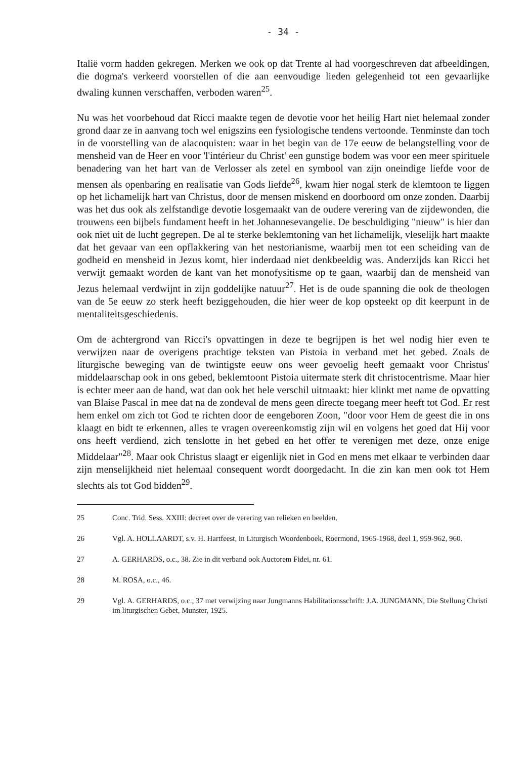- 34 -
Italië vorm hadden gekregen. Merken we ook op dat Trente al had voorgeschreven dat afbeeldingen, die dogma's verkeerd voorstellen of die aan eenvoudige lieden gelegenheid tot een gevaarlijke dwaling kunnen verschaffen, verboden waren<sup>25</sup>.
Nu was het voorbehoud dat Ricci maakte tegen de devotie voor het heilig Hart niet helemaal zonder grond daar ze in aanvang toch wel enigszins een fysiologische tendens vertoonde. Tenminste dan toch in de voorstelling van de alacoquisten: waar in het begin van de 17e eeuw de belangstelling voor de mensheid van de Heer en voor 'l'intérieur du Christ' een gunstige bodem was voor een meer spirituele benadering van het hart van de Verlosser als zetel en symbool van zijn oneindige liefde voor de mensen als openbaring en realisatie van Gods liefde<sup>26</sup>, kwam hier nogal sterk de klemtoon te liggen op het lichamelijk hart van Christus, door de mensen miskend en doorboord om onze zonden. Daarbij was het dus ook als zelfstandige devotie losgemaakt van de oudere verering van de zijdewonden, die trouwens een bijbels fundament heeft in het Johannesevangelie. De beschuldiging "nieuw" is hier dan ook niet uit de lucht gegrepen. De al te sterke beklemtoning van het lichamelijk, vleselijk hart maakte dat het gevaar van een opflakkering van het nestorianisme, waarbij men tot een scheiding van de godheid en mensheid in Jezus komt, hier inderdaad niet denkbeeldig was. Anderzijds kan Ricci het verwijt gemaakt worden de kant van het monofysitisme op te gaan, waarbij dan de mensheid van Jezus helemaal verdwijnt in zijn goddelijke natuur<sup>27</sup>. Het is de oude spanning die ook de theologen van de 5e eeuw zo sterk heeft beziggehouden, die hier weer de kop opsteekt op dit keerpunt in de mentaliteitsgeschiedenis.
Om de achtergrond van Ricci's opvattingen in deze te begrijpen is het wel nodig hier even te verwijzen naar de overigens prachtige teksten van Pistoia in verband met het gebed. Zoals de liturgische beweging van de twintigste eeuw ons weer gevoelig heeft gemaakt voor Christus' middelaarschap ook in ons gebed, beklemtoont Pistoia uitermate sterk dit christocentrisme. Maar hier is echter meer aan de hand, wat dan ook het hele verschil uitmaakt: hier klinkt met name de opvatting van Blaise Pascal in mee dat na de zondeval de mens geen directe toegang meer heeft tot God. Er rest hem enkel om zich tot God te richten door de eengeboren Zoon, "door voor Hem de geest die in ons klaagt en bidt te erkennen, alles te vragen overeenkomstig zijn wil en volgens het goed dat Hij voor ons heeft verdiend, zich tenslotte in het gebed en het offer te verenigen met deze, onze enige Middelaar"<sup>28</sup>. Maar ook Christus slaagt er eigenlijk niet in God en mens met elkaar te verbinden daar zijn menselijkheid niet helemaal consequent wordt doorgedacht. In die zin kan men ook tot Hem slechts als tot God bidden<sup>29</sup>.
25 Conc. Trid. Sess. XXIII: decreet over de verering van relieken en beelden.
26 Vgl. A. HOLLAARDT, s.v. H. Hartfeest, in Liturgisch Woordenboek, Roermond, 1965-1968, deel 1, 959-962, 960.
27 A. GERHARDS, o.c., 38. Zie in dit verband ook Auctorem Fidei, nr. 61.
28 M. ROSA, o.c., 46.
29 Vgl. A. GERHARDS, o.c., 37 met verwijzing naar Jungmanns Habilitationsschrift: J.A. JUNGMANN, Die Stellung Christi im liturgischen Gebet, Munster, 1925.